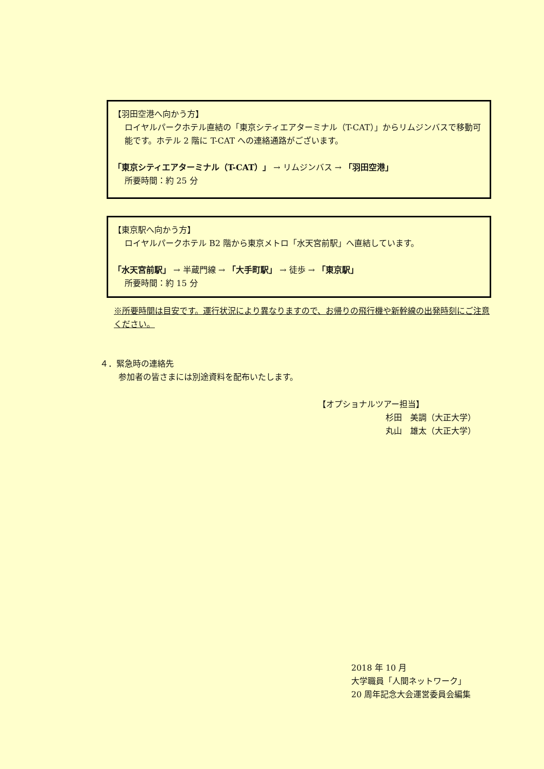【羽田空港へ向かう方】
ロイヤルパークホテル直結の「東京シティエアターミナル（T-CAT）」からリムジンバスで移動可能です。ホテル 2 階に T-CAT への連絡通路がございます。
「東京シティエアターミナル（T-CAT）」 → リムジンバス → 「羽田空港」
所要時間：約 25 分
【東京駅へ向かう方】
ロイヤルパークホテル B2 階から東京メトロ「水天宮前駅」へ直結しています。
「水天宮前駅」 → 半蔵門線 → 「大手町駅」 → 徒歩 → 「東京駅」
所要時間：約 15 分
※所要時間は目安です。運行状況により異なりますので、お帰りの飛行機や新幹線の出発時刻にご注意ください。
４．緊急時の連絡先
参加者の皆さまには別途資料を配布いたします。
【オプショナルツアー担当】
杉田　美調（大正大学）
丸山　雄太（大正大学）
2018 年 10 月
大学職員「人間ネットワーク」
20 周年記念大会運営委員会編集